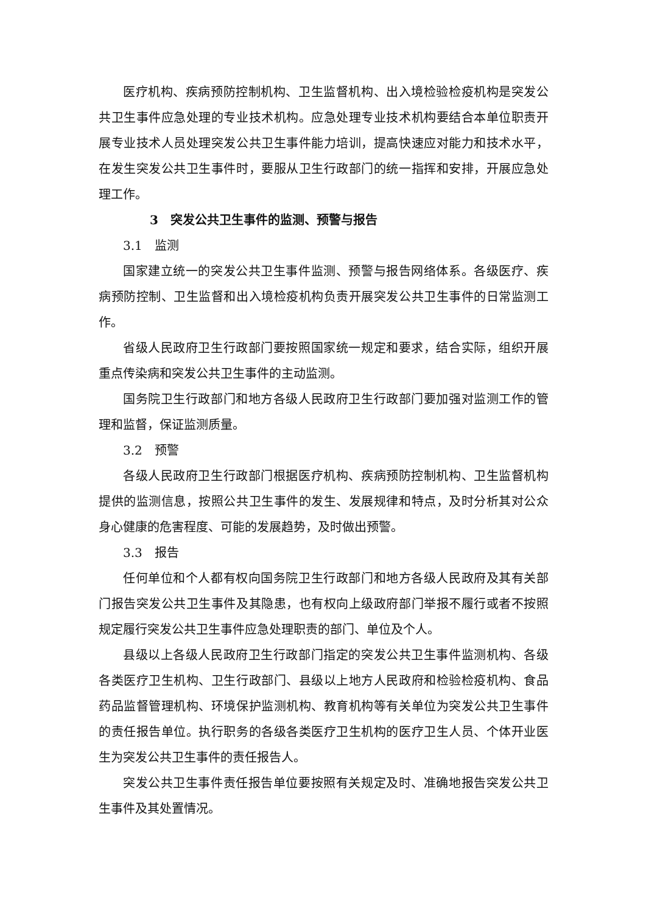医疗机构、疾病预防控制机构、卫生监督机构、出入境检验检疫机构是突发公共卫生事件应急处理的专业技术机构。应急处理专业技术机构要结合本单位职责开展专业技术人员处理突发公共卫生事件能力培训，提高快速应对能力和技术水平，在发生突发公共卫生事件时，要服从卫生行政部门的统一指挥和安排，开展应急处理工作。
3　突发公共卫生事件的监测、预警与报告
3.1　监测
国家建立统一的突发公共卫生事件监测、预警与报告网络体系。各级医疗、疾病预防控制、卫生监督和出入境检疫机构负责开展突发公共卫生事件的日常监测工作。
省级人民政府卫生行政部门要按照国家统一规定和要求，结合实际，组织开展重点传染病和突发公共卫生事件的主动监测。
国务院卫生行政部门和地方各级人民政府卫生行政部门要加强对监测工作的管理和监督，保证监测质量。
3.2　预警
各级人民政府卫生行政部门根据医疗机构、疾病预防控制机构、卫生监督机构提供的监测信息，按照公共卫生事件的发生、发展规律和特点，及时分析其对公众身心健康的危害程度、可能的发展趋势，及时做出预警。
3.3　报告
任何单位和个人都有权向国务院卫生行政部门和地方各级人民政府及其有关部门报告突发公共卫生事件及其隐患，也有权向上级政府部门举报不履行或者不按照规定履行突发公共卫生事件应急处理职责的部门、单位及个人。
县级以上各级人民政府卫生行政部门指定的突发公共卫生事件监测机构、各级各类医疗卫生机构、卫生行政部门、县级以上地方人民政府和检验检疫机构、食品药品监督管理机构、环境保护监测机构、教育机构等有关单位为突发公共卫生事件的责任报告单位。执行职务的各级各类医疗卫生机构的医疗卫生人员、个体开业医生为突发公共卫生事件的责任报告人。
突发公共卫生事件责任报告单位要按照有关规定及时、准确地报告突发公共卫生事件及其处置情况。